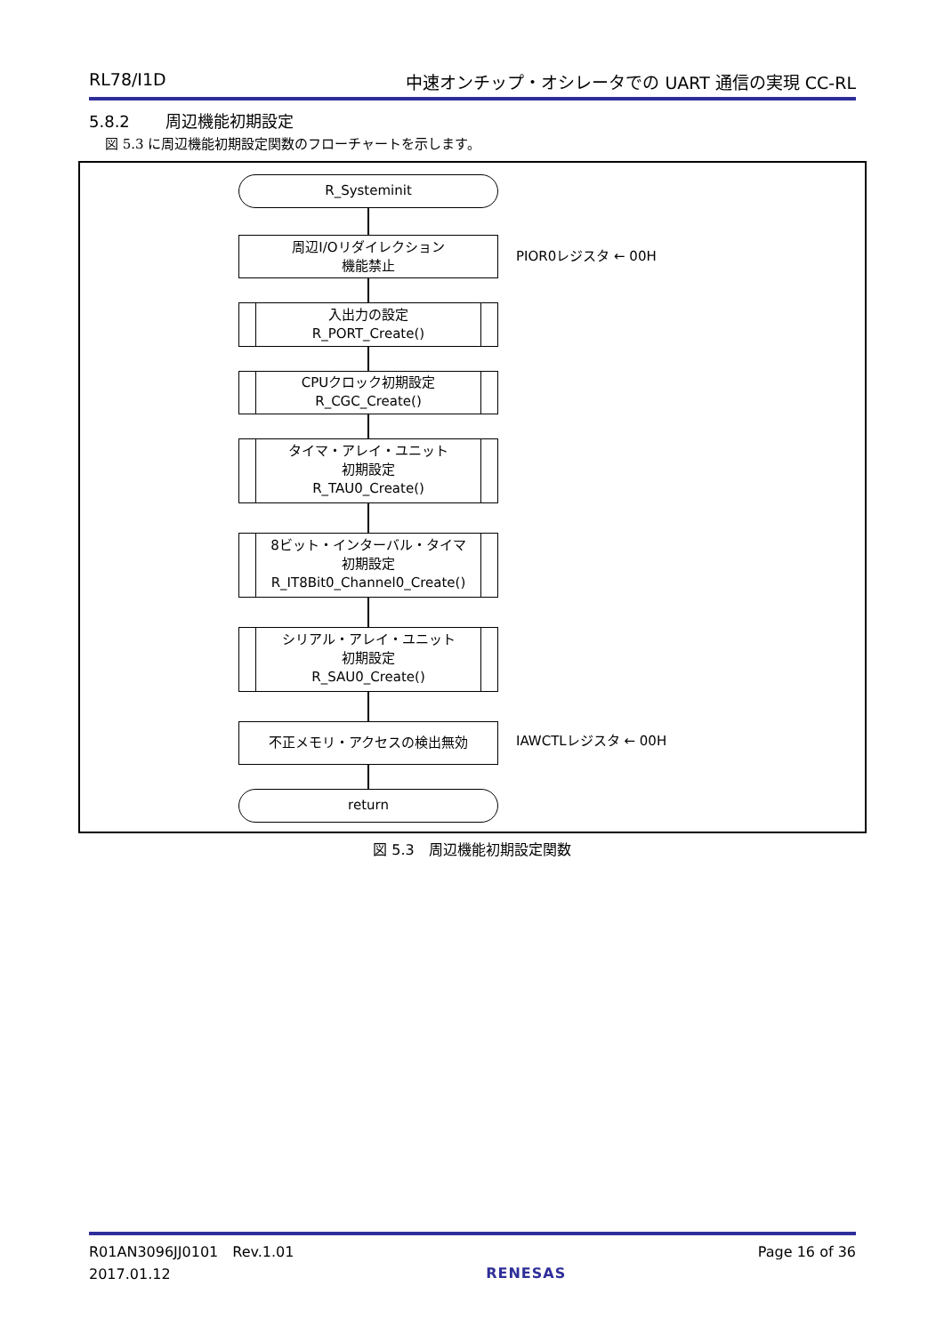RL78/I1D 中速オンチップ・オシレータでの UART 通信の実現 CC-RL
5.8.2 周辺機能初期設定
図 5.3 に周辺機能初期設定関数のフローチャートを示します。
R_Systeminit
周辺I/Oリダイレクション
機能禁止
入出力の設定
R_PORT_Create()
CPUクロック初期設定
R_CGC_Create()
タイマ・アレイ・ユニット
初期設定
R_TAU0_Create()
8ビット・インターバル・タイマ
初期設定
R_IT8Bit0_Channel0_Create()
シリアル・アレイ・ユニット
初期設定
R_SAU0_Create()
不正メモリ・アクセスの検出無効
return
PIOR0レジスタ ← 00H
IAWCTLレジスタ ← 00H
図 5.3　周辺機能初期設定関数
R01AN3096JJ0101　Rev.1.01
2017.01.12
RENESAS
Page 16 of 36